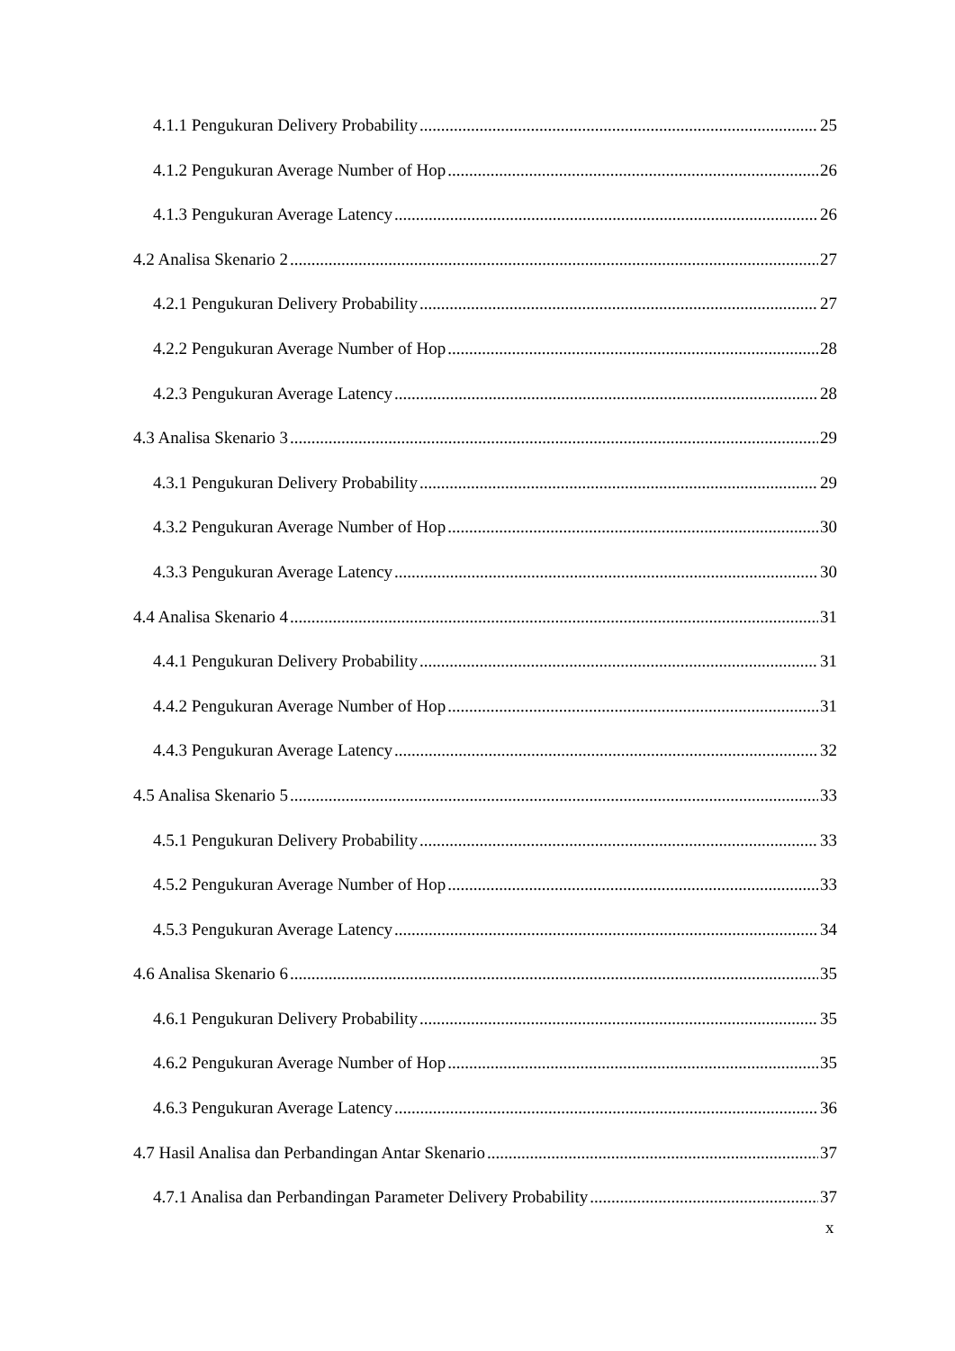4.1.1 Pengukuran Delivery Probability 25
4.1.2 Pengukuran Average Number of Hop 26
4.1.3 Pengukuran Average Latency 26
4.2 Analisa Skenario 2 27
4.2.1 Pengukuran Delivery Probability 27
4.2.2 Pengukuran Average Number of Hop 28
4.2.3 Pengukuran Average Latency 28
4.3 Analisa Skenario 3 29
4.3.1 Pengukuran Delivery Probability 29
4.3.2 Pengukuran Average Number of Hop 30
4.3.3 Pengukuran Average Latency 30
4.4 Analisa Skenario 4 31
4.4.1 Pengukuran Delivery Probability 31
4.4.2 Pengukuran Average Number of Hop 31
4.4.3 Pengukuran Average Latency 32
4.5 Analisa Skenario 5 33
4.5.1 Pengukuran Delivery Probability 33
4.5.2 Pengukuran Average Number of Hop 33
4.5.3 Pengukuran Average Latency 34
4.6 Analisa Skenario 6 35
4.6.1 Pengukuran Delivery Probability 35
4.6.2 Pengukuran Average Number of Hop 35
4.6.3 Pengukuran Average Latency 36
4.7 Hasil Analisa dan Perbandingan Antar Skenario 37
4.7.1 Analisa dan Perbandingan Parameter Delivery Probability 37
x